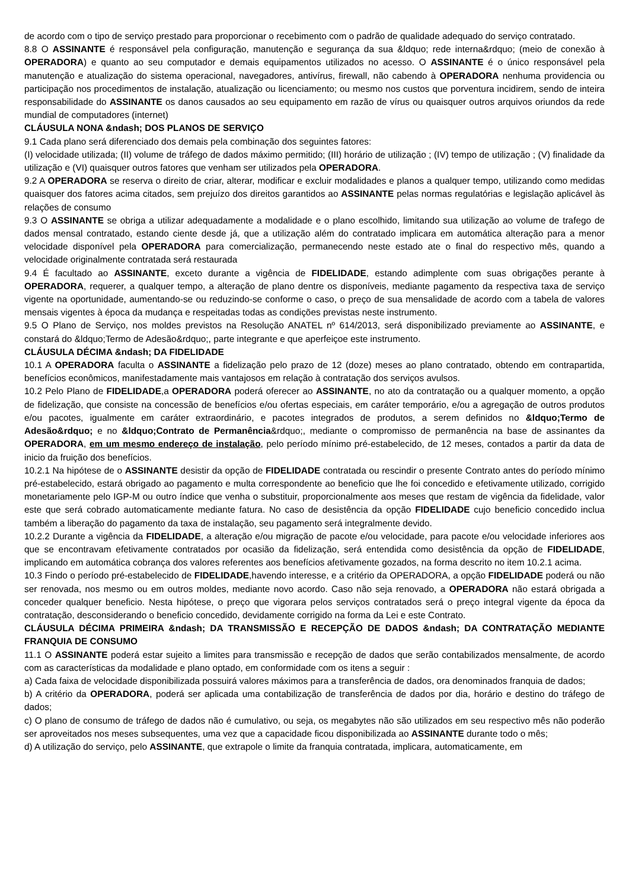de acordo com o tipo de serviço prestado para proporcionar o recebimento com o padrão de qualidade adequado do serviço contratado.
8.8 O ASSINANTE é responsável pela configuração, manutenção e segurança da sua &ldquo; rede interna&rdquo; (meio de conexão à OPERADORA) e quanto ao seu computador e demais equipamentos utilizados no acesso. O ASSINANTE é o único responsável pela manutenção e atualização do sistema operacional, navegadores, antivírus, firewall, não cabendo à OPERADORA nenhuma providencia ou participação nos procedimentos de instalação, atualização ou licenciamento; ou mesmo nos custos que porventura incidirem, sendo de inteira responsabilidade do ASSINANTE os danos causados ao seu equipamento em razão de vírus ou quaisquer outros arquivos oriundos da rede mundial de computadores (internet)
CLÁUSULA NONA &ndash; DOS PLANOS DE SERVIÇO
9.1 Cada plano será diferenciado dos demais pela combinação dos seguintes fatores:
(I) velocidade utilizada; (II) volume de tráfego de dados máximo permitido; (III) horário de utilização ; (IV) tempo de utilização ; (V) finalidade da utilização e (VI) quaisquer outros fatores que venham ser utilizados pela OPERADORA.
9.2 A OPERADORA se reserva o direito de criar, alterar, modificar e excluir modalidades e planos a qualquer tempo, utilizando como medidas quaisquer dos fatores acima citados, sem prejuízo dos direitos garantidos ao ASSINANTE pelas normas regulatórias e legislação aplicável às relações de consumo
9.3 O ASSINANTE se obriga a utilizar adequadamente a modalidade e o plano escolhido, limitando sua utilização ao volume de trafego de dados mensal contratado, estando ciente desde já, que a utilização além do contratado implicara em automática alteração para a menor velocidade disponível pela OPERADORA para comercialização, permanecendo neste estado ate o final do respectivo mês, quando a velocidade originalmente contratada será restaurada
9.4 É facultado ao ASSINANTE, exceto durante a vigência de FIDELIDADE, estando adimplente com suas obrigações perante à OPERADORA, requerer, a qualquer tempo, a alteração de plano dentre os disponíveis, mediante pagamento da respectiva taxa de serviço vigente na oportunidade, aumentando-se ou reduzindo-se conforme o caso, o preço de sua mensalidade de acordo com a tabela de valores mensais vigentes à época da mudança e respeitadas todas as condições previstas neste instrumento.
9.5 O Plano de Serviço, nos moldes previstos na Resolução ANATEL nº 614/2013, será disponibilizado previamente ao ASSINANTE, e constará do &ldquo;Termo de Adesão&rdquo;, parte integrante e que aperfeiçoe este instrumento.
CLÁUSULA DÉCIMA &ndash; DA FIDELIDADE
10.1 A OPERADORA faculta o ASSINANTE a fidelização pelo prazo de 12 (doze) meses ao plano contratado, obtendo em contrapartida, benefícios econômicos, manifestadamente mais vantajosos em relação à contratação dos serviços avulsos.
10.2 Pelo Plano de FIDELIDADE,a OPERADORA poderá oferecer ao ASSINANTE, no ato da contratação ou a qualquer momento, a opção de fidelização, que consiste na concessão de benefícios e/ou ofertas especiais, em caráter temporário, e/ou a agregação de outros produtos e/ou pacotes, igualmente em caráter extraordinário, e pacotes integrados de produtos, a serem definidos no &ldquo;Termo de Adesão&rdquo; e no &ldquo;Contrato de Permanência&rdquo;, mediante o compromisso de permanência na base de assinantes da OPERADORA, em um mesmo endereço de instalação, pelo período mínimo pré-estabelecido, de 12 meses, contados a partir da data de inicio da fruição dos benefícios.
10.2.1 Na hipótese de o ASSINANTE desistir da opção de FIDELIDADE contratada ou rescindir o presente Contrato antes do período mínimo pré-estabelecido, estará obrigado ao pagamento e multa correspondente ao beneficio que lhe foi concedido e efetivamente utilizado, corrigido monetariamente pelo IGP-M ou outro índice que venha o substituir, proporcionalmente aos meses que restam de vigência da fidelidade, valor este que será cobrado automaticamente mediante fatura. No caso de desistência da opção FIDELIDADE cujo beneficio concedido inclua também a liberação do pagamento da taxa de instalação, seu pagamento será integralmente devido.
10.2.2 Durante a vigência da FIDELIDADE, a alteração e/ou migração de pacote e/ou velocidade, para pacote e/ou velocidade inferiores aos que se encontravam efetivamente contratados por ocasião da fidelização, será entendida como desistência da opção de FIDELIDADE, implicando em automática cobrança dos valores referentes aos benefícios afetivamente gozados, na forma descrito no item 10.2.1 acima.
10.3 Findo o período pré-estabelecido de FIDELIDADE,havendo interesse, e a critério da OPERADORA, a opção FIDELIDADE poderá ou não ser renovada, nos mesmo ou em outros moldes, mediante novo acordo. Caso não seja renovado, a OPERADORA não estará obrigada a conceder qualquer beneficio. Nesta hipótese, o preço que vigorara pelos serviços contratados será o preço integral vigente da época da contratação, desconsiderando o beneficio concedido, devidamente corrigido na forma da Lei e este Contrato.
CLÁUSULA DÉCIMA PRIMEIRA &ndash; DA TRANSMISSÃO E RECEPÇÃO DE DADOS &ndash; DA CONTRATAÇÃO MEDIANTE FRANQUIA DE CONSUMO
11.1 O ASSINANTE poderá estar sujeito a limites para transmissão e recepção de dados que serão contabilizados mensalmente, de acordo com as características da modalidade e plano optado, em conformidade com os itens a seguir :
a) Cada faixa de velocidade disponibilizada possuirá valores máximos para a transferência de dados, ora denominados franquia de dados;
b) A critério da OPERADORA, poderá ser aplicada uma contabilização de transferência de dados por dia, horário e destino do tráfego de dados;
c) O plano de consumo de tráfego de dados não é cumulativo, ou seja, os megabytes não são utilizados em seu respectivo mês não poderão ser aproveitados nos meses subsequentes, uma vez que a capacidade ficou disponibilizada ao ASSINANTE durante todo o mês;
d) A utilização do serviço, pelo ASSINANTE, que extrapole o limite da franquia contratada, implicara, automaticamente, em